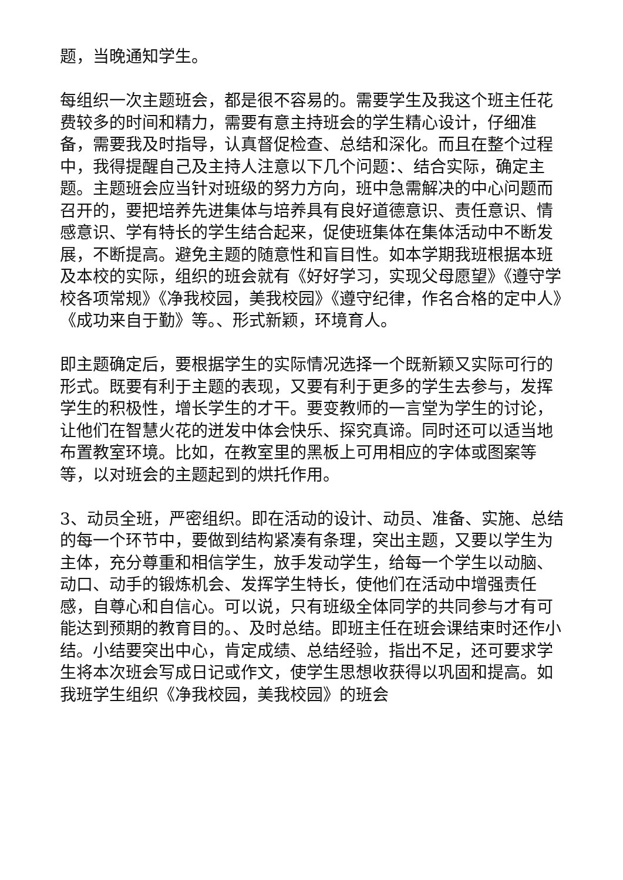题，当晚通知学生。
每组织一次主题班会，都是很不容易的。需要学生及我这个班主任花费较多的时间和精力，需要有意主持班会的学生精心设计，仔细准备，需要我及时指导，认真督促检查、总结和深化。而且在整个过程中，我得提醒自己及主持人注意以下几个问题：、结合实际，确定主题。主题班会应当针对班级的努力方向，班中急需解决的中心问题而召开的，要把培养先进集体与培养具有良好道德意识、责任意识、情感意识、学有特长的学生结合起来，促使班集体在集体活动中不断发展，不断提高。避免主题的随意性和盲目性。如本学期我班根据本班及本校的实际，组织的班会就有《好好学习，实现父母愿望》《遵守学校各项常规》《净我校园，美我校园》《遵守纪律，作名合格的定中人》《成功来自于勤》等。、形式新颖，环境育人。
即主题确定后，要根据学生的实际情况选择一个既新颖又实际可行的形式。既要有利于主题的表现，又要有利于更多的学生去参与，发挥学生的积极性，增长学生的才干。要变教师的一言堂为学生的讨论，让他们在智慧火花的迸发中体会快乐、探究真谛。同时还可以适当地布置教室环境。比如，在教室里的黑板上可用相应的字体或图案等等，以对班会的主题起到的烘托作用。
3、动员全班，严密组织。即在活动的设计、动员、准备、实施、总结的每一个环节中，要做到结构紧凑有条理，突出主题，又要以学生为主体，充分尊重和相信学生，放手发动学生，给每一个学生以动脑、动口、动手的锻炼机会、发挥学生特长，使他们在活动中增强责任感，自尊心和自信心。可以说，只有班级全体同学的共同参与才有可能达到预期的教育目的。、及时总结。即班主任在班会课结束时还作小结。小结要突出中心，肯定成绩、总结经验，指出不足，还可要求学生将本次班会写成日记或作文，使学生思想收获得以巩固和提高。如我班学生组织《净我校园，美我校园》的班会